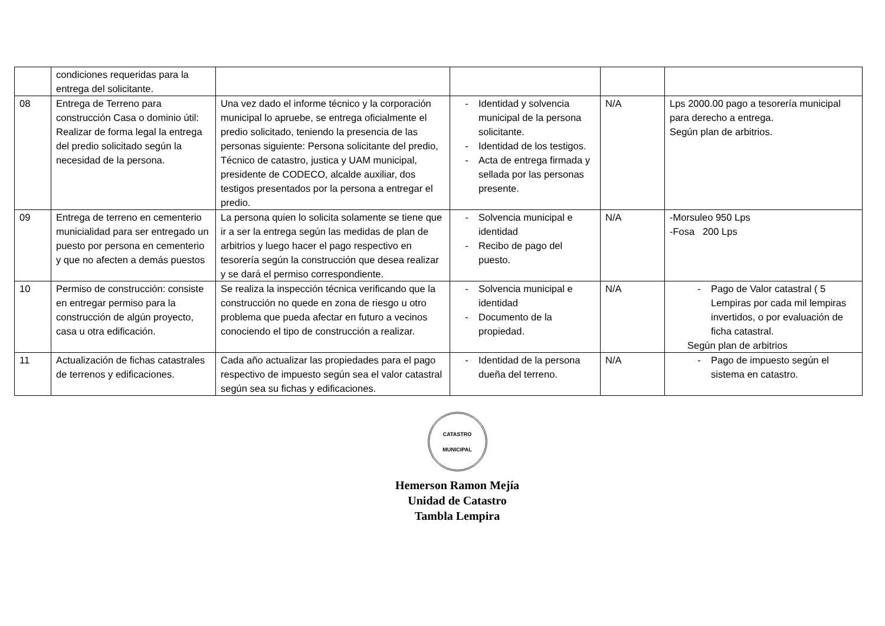| | condiciones requeridas para la entrega del solicitante. | | | | |
| 08 | Entrega de Terreno para construcción Casa o dominio útil: Realizar de forma legal la entrega del predio solicitado según la necesidad de la persona. | Una vez dado el informe técnico y la corporación municipal lo apruebe, se entrega oficialmente el predio solicitado, teniendo la presencia de las personas siguiente: Persona solicitante del predio, Técnico de catastro, justica y UAM municipal, presidente de CODECO, alcalde auxiliar, dos testigos presentados por la persona a entregar el predio. | - Identidad y solvencia municipal de la persona solicitante. - Identidad de los testigos. - Acta de entrega firmada y sellada por las personas presente. | N/A | Lps 2000.00 pago a tesorería municipal para derecho a entrega. Según plan de arbitrios. |
| 09 | Entrega de terreno en cementerio municialidad para ser entregado un puesto por persona en cementerio y que no afecten a demás puestos | La persona quien lo solicita solamente se tiene que ir a ser la entrega según las medidas de plan de arbitrios y luego hacer el pago respectivo en tesorería según la construcción que desea realizar y se dará el permiso correspondiente. | - Solvencia municipal e identidad - Recibo de pago del puesto. | N/A | -Morsuleo 950 Lps -Fosa 200 Lps |
| 10 | Permiso de construcción: consiste en entregar permiso para la construcción de algún proyecto, casa u otra edificación. | Se realiza la inspección técnica verificando que la construcción no quede en zona de riesgo u otro problema que pueda afectar en futuro a vecinos conociendo el tipo de construcción a realizar. | - Solvencia municipal e identidad - Documento de la propiedad. | N/A | - Pago de Valor catastral ( 5 Lempiras por cada mil lempiras invertidos, o por evaluación de ficha catastral. Según plan de arbitrios |
| 11 | Actualización de fichas catastrales de terrenos y edificaciones. | Cada año actualizar las propiedades para el pago respectivo de impuesto según sea el valor catastral según sea su fichas y edificaciones. | - Identidad de la persona dueña del terreno. | N/A | - Pago de impuesto según el sistema en catastro. |
CATASTRO MUNICIPAL
Hemerson Ramon Mejía
Unidad de Catastro
Tambla Lempira